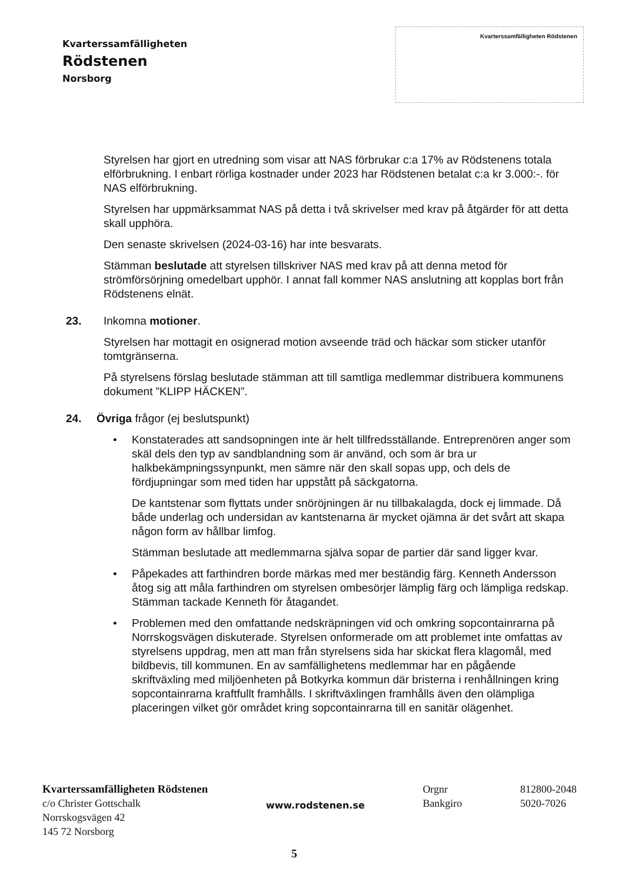Kvarterssamfälligheten
Rödstenen
Norsborg
Kvarterssamfälligheten Rödstenen
Styrelsen har gjort en utredning som visar att NAS förbrukar c:a 17% av Rödstenens totala elförbrukning. I enbart rörliga kostnader under 2023 har Rödstenen betalat c:a kr 3.000:-. för NAS elförbrukning.
Styrelsen har uppmärksammat NAS på detta i två skrivelser med krav på åtgärder för att detta skall upphöra.
Den senaste skrivelsen (2024-03-16) har inte besvarats.
Stämman beslutade att styrelsen tillskriver NAS med krav på att denna metod för strömförsörjning omedelbart upphör. I annat fall kommer NAS anslutning att kopplas bort från Rödstenens elnät.
23. Inkomna motioner.
Styrelsen har mottagit en osignerad motion avseende träd och häckar som sticker utanför tomtgränserna.
På styrelsens förslag beslutade stämman att till samtliga medlemmar distribuera kommunens dokument ”KLIPP HÄCKEN”.
24. Övriga frågor (ej beslutspunkt)
•
Konstaterades att sandsopningen inte är helt tillfredsställande. Entreprenören anger som skäl dels den typ av sandblandning som är använd, och som är bra ur halkbekämpningssynpunkt, men sämre när den skall sopas upp, och dels de fördjupningar som med tiden har uppstått på säckgatorna.
De kantstenar som flyttats under snöröjningen är nu tillbakalagda, dock ej limmade. Då både underlag och undersidan av kantstenarna är mycket ojämna är det svårt att skapa någon form av hållbar limfog.
Stämman beslutade att medlemmarna själva sopar de partier där sand ligger kvar.
•
Påpekades att farthindren borde märkas med mer beständig färg. Kenneth Andersson åtog sig att måla farthindren om styrelsen ombesörjer lämplig färg och lämpliga redskap. Stämman tackade Kenneth för åtagandet.
•
Problemen med den omfattande nedskräpningen vid och omkring sopcontainrarna på Norrskogsvägen diskuterade. Styrelsen onformerade om att problemet inte omfattas av styrelsens uppdrag, men att man från styrelsens sida har skickat flera klagomål, med bildbevis, till kommunen. En av samfällighetens medlemmar har en pågående skriftväxling med miljöenheten på Botkyrka kommun där bristerna i renhållningen kring sopcontainrarna kraftfullt framhålls. I skriftväxlingen framhålls även den olämpliga placeringen vilket gör området kring sopcontainrarna till en sanitär olägenhet.
Kvarterssamfälligheten Rödstenen
c/o Christer Gottschalk
Norrskogsvägen 42
145 72 Norsborg
www.rodstenen.se
Orgnr
Bankgiro
812800-2048
5020-7026
5